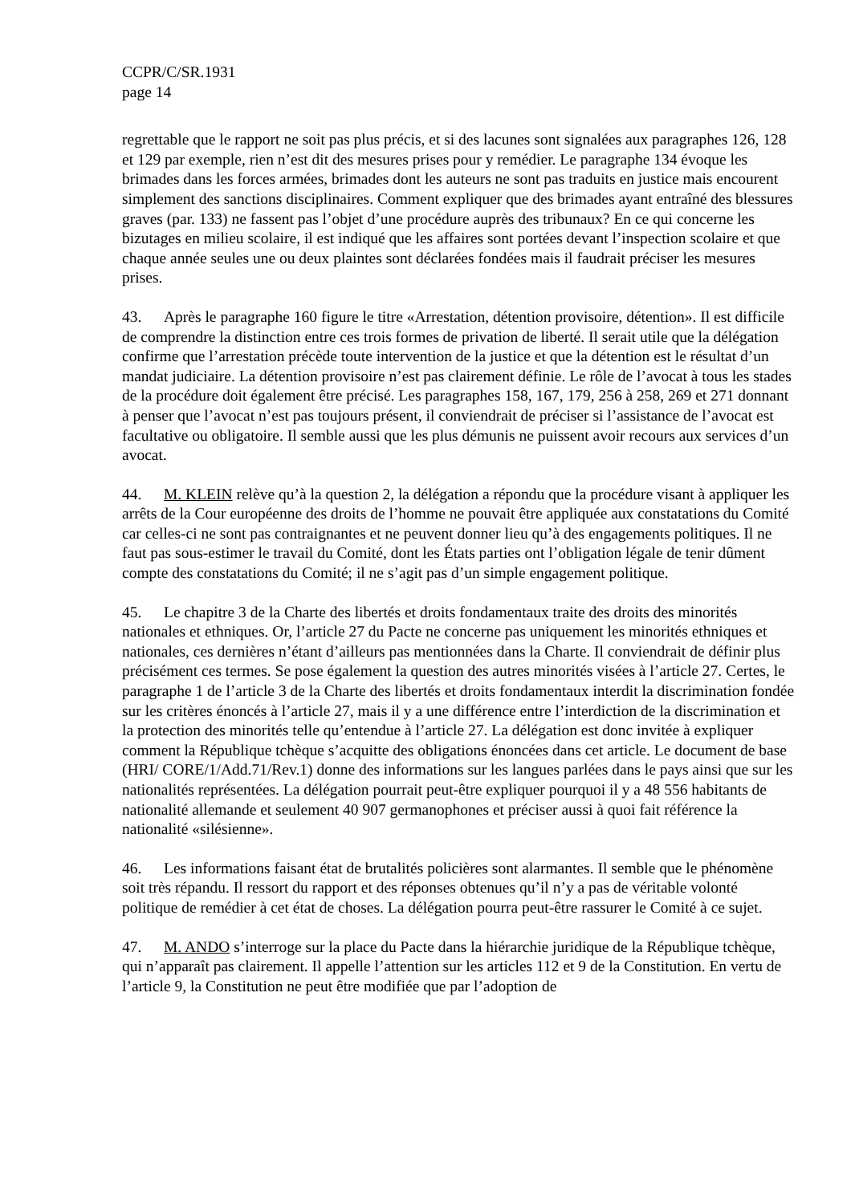CCPR/C/SR.1931
page 14
regrettable que le rapport ne soit pas plus précis, et si des lacunes sont signalées aux paragraphes 126, 128 et 129 par exemple, rien n’est dit des mesures prises pour y remédier. Le paragraphe 134 évoque les brimades dans les forces armées, brimades dont les auteurs ne sont pas traduits en justice mais encourent simplement des sanctions disciplinaires. Comment expliquer que des brimades ayant entraîné des blessures graves (par. 133) ne fassent pas l’objet d’une procédure auprès des tribunaux? En ce qui concerne les bizutages en milieu scolaire, il est indiqué que les affaires sont portées devant l’inspection scolaire et que chaque année seules une ou deux plaintes sont déclarées fondées mais il faudrait préciser les mesures prises.
43. Après le paragraphe 160 figure le titre «Arrestation, détention provisoire, détention». Il est difficile de comprendre la distinction entre ces trois formes de privation de liberté. Il serait utile que la délégation confirme que l’arrestation précède toute intervention de la justice et que la détention est le résultat d’un mandat judiciaire. La détention provisoire n’est pas clairement définie. Le rôle de l’avocat à tous les stades de la procédure doit également être précisé. Les paragraphes 158, 167, 179, 256 à 258, 269 et 271 donnant à penser que l’avocat n’est pas toujours présent, il conviendrait de préciser si l’assistance de l’avocat est facultative ou obligatoire. Il semble aussi que les plus démunis ne puissent avoir recours aux services d’un avocat.
44. M. KLEIN relève qu’à la question 2, la délégation a répondu que la procédure visant à appliquer les arrêts de la Cour européenne des droits de l’homme ne pouvait être appliquée aux constatations du Comité car celles-ci ne sont pas contraignantes et ne peuvent donner lieu qu’à des engagements politiques. Il ne faut pas sous-estimer le travail du Comité, dont les États parties ont l’obligation légale de tenir dûment compte des constatations du Comité; il ne s’agit pas d’un simple engagement politique.
45. Le chapitre 3 de la Charte des libertés et droits fondamentaux traite des droits des minorités nationales et ethniques. Or, l’article 27 du Pacte ne concerne pas uniquement les minorités ethniques et nationales, ces dernières n’étant d’ailleurs pas mentionnées dans la Charte. Il conviendrait de définir plus précisément ces termes. Se pose également la question des autres minorités visées à l’article 27. Certes, le paragraphe 1 de l’article 3 de la Charte des libertés et droits fondamentaux interdit la discrimination fondée sur les critères énoncés à l’article 27, mais il y a une différence entre l’interdiction de la discrimination et la protection des minorités telle qu’entendue à l’article 27. La délégation est donc invitée à expliquer comment la République tchèque s’acquitte des obligations énoncées dans cet article. Le document de base (HRI/ CORE/1/Add.71/Rev.1) donne des informations sur les langues parlées dans le pays ainsi que sur les nationalités représentées. La délégation pourrait peut-être expliquer pourquoi il y a 48 556 habitants de nationalité allemande et seulement 40 907 germanophones et préciser aussi à quoi fait référence la nationalité «silésienne».
46. Les informations faisant état de brutalités policières sont alarmantes. Il semble que le phénomène soit très répandu. Il ressort du rapport et des réponses obtenues qu’il n’y a pas de véritable volonté politique de remédier à cet état de choses. La délégation pourra peut-être rassurer le Comité à ce sujet.
47. M. ANDO s’interroge sur la place du Pacte dans la hiérarchie juridique de la République tchèque, qui n’apparaît pas clairement. Il appelle l’attention sur les articles 112 et 9 de la Constitution. En vertu de l’article 9, la Constitution ne peut être modifiée que par l’adoption de